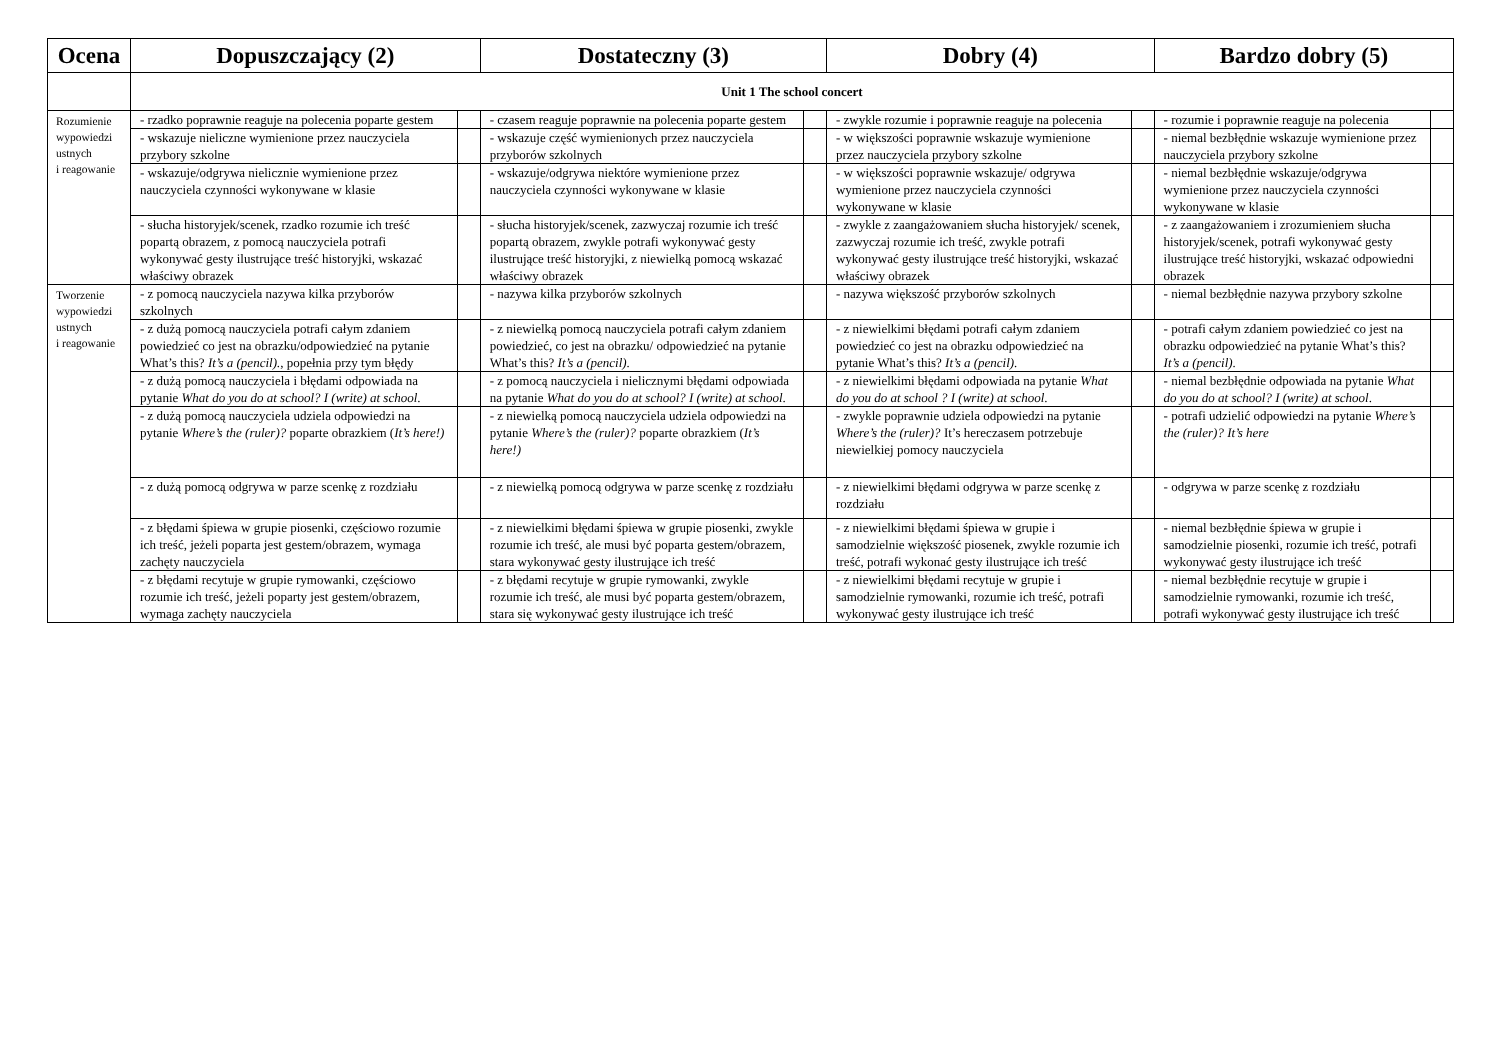| Ocena | Dopuszczający (2) | | Dostateczny (3) | | Dobry (4) | | Bardzo dobry (5) | |
| --- | --- | --- | --- | --- | --- | --- | --- | --- |
| | Unit 1 The school concert | | | | | | | |
| Rozumienie wypowiedzi ustnych i reagowanie | - rzadko poprawnie reaguje na polecenia poparte gestem | | - czasem reaguje poprawnie na polecenia poparte gestem | | - zwykle rozumie i poprawnie reaguje na polecenia | | - rozumie i poprawnie reaguje na polecenia | |
| | - wskazuje nieliczne wymienione przez nauczyciela przybory szkolne | | - wskazuje część wymienionych przez nauczyciela przyborów szkolnych | | - w większości poprawnie wskazuje wymienione przez nauczyciela przybory szkolne | | - niemal bezbłędnie wskazuje wymienione przez nauczyciela przybory szkolne | |
| | - wskazuje/odgrywa nielicznie wymienione przez nauczyciela czynności wykonywane w klasie | | - wskazuje/odgrywa niektóre wymienione przez nauczyciela czynności wykonywane w klasie | | - w większości poprawnie wskazuje/ odgrywa wymienione przez nauczyciela czynności wykonywane w klasie | | - niemal bezbłędnie wskazuje/odgrywa wymienione przez nauczyciela czynności wykonywane w klasie | |
| | - słucha historyjek/scenek, rzadko rozumie ich treść popartą obrazem, z pomocą nauczyciela potrafi wykonywać gesty ilustrujące treść historyjki, wskazać właściwy obrazek | | - słucha historyjek/scenek, zazwyczaj rozumie ich treść popartą obrazem, zwykle potrafi wykonywać gesty ilustrujące treść historyjki, z niewielką pomocą wskazać właściwy obrazek | | - zwykle z zaangażowaniem słucha historyjek/ scenek, zazwyczaj rozumie ich treść, zwykle potrafi wykonywać gesty ilustrujące treść historyjki, wskazać właściwy obrazek | | - z zaangażowaniem i zrozumieniem słucha historyjek/scenek, potrafi wykonywać gesty ilustrujące treść historyjki, wskazać odpowiedni obrazek | |
| Tworzenie wypowiedzi ustnych i reagowanie | - z pomocą nauczyciela nazywa kilka przyborów szkolnych | | - nazywa kilka przyborów szkolnych | | - nazywa większość przyborów szkolnych | | - niemal bezbłędnie nazywa przybory szkolne | |
| | - z dużą pomocą nauczyciela potrafi całym zdaniem powiedzieć co jest na obrazku/odpowiedzieć na pytanie What’s this? It’s a (pencil). , popełnia przy tym błędy | | - z niewielką pomocą nauczyciela potrafi całym zdaniem powiedzieć, co jest na obrazku/ odpowiedzieć na pytanie What’s this? It’s a (pencil). | | - z niewielkimi błędami potrafi całym zdaniem powiedzieć co jest na obrazku odpowiedzieć na pytanie What’s this? It’s a (pencil). | | - potrafi całym zdaniem powiedzieć co jest na obrazku odpowiedzieć na pytanie What’s this? It’s a (pencil). | |
| | - z dużą pomocą nauczyciela i błędami odpowiada na pytanie What do you do at school? I (write) at school . | | - z pomocą nauczyciela i nielicznymi błędami odpowiada na pytanie What do you do at school? I (write) at school . | | - z niewielkimi błędami odpowiada na pytanie What do you do at school ? I (write) at school . | | - niemal bezbłędnie odpowiada na pytanie What do you do at school? I (write) at school . | |
| | - z dużą pomocą nauczyciela udziela odpowiedzi na pytanie Where’s the (ruler)? poparte obrazkiem ( It’s here!) | | - z niewielką pomocą nauczyciela udziela odpowiedzi na pytanie Where’s the (ruler)? poparte obrazkiem ( It’s here!) | | - zwykle poprawnie udziela odpowiedzi na pytanie Where’s the (ruler)? It’s hereczasem potrzebuje niewielkiej pomocy nauczyciela | | - potrafi udzielić odpowiedzi na pytanie Where’s the (ruler)? It’s here | |
| | - z dużą pomocą odgrywa w parze scenkę z rozdziału | | - z niewielką pomocą odgrywa w parze scenkę z rozdziału | | - z niewielkimi błędami odgrywa w parze scenkę z rozdziału | | - odgrywa w parze scenkę z rozdziału | |
| | - z błędami śpiewa w grupie piosenki, częściowo rozumie ich treść, jeżeli poparta jest gestem/obrazem, wymaga zachęty nauczyciela | | - z niewielkimi błędami śpiewa w grupie piosenki, zwykle rozumie ich treść, ale musi być poparta gestem/obrazem, stara wykonywać gesty ilustrujące ich treść | | - z niewielkimi błędami śpiewa w grupie i samodzielnie większość piosenek, zwykle rozumie ich treść, potrafi wykonać gesty ilustrujące ich treść | | - niemal bezbłędnie śpiewa w grupie i samodzielnie piosenki, rozumie ich treść, potrafi wykonywać gesty ilustrujące ich treść | |
| | - z błędami recytuje w grupie rymowanki, częściowo rozumie ich treść, jeżeli poparty jest gestem/obrazem, wymaga zachęty nauczyciela | | - z błędami recytuje w grupie rymowanki, zwykle rozumie ich treść, ale musi być poparta gestem/obrazem, stara się wykonywać gesty ilustrujące ich treść | | - z niewielkimi błędami recytuje w grupie i samodzielnie rymowanki, rozumie ich treść, potrafi wykonywać gesty ilustrujące ich treść | | - niemal bezbłędnie recytuje w grupie i samodzielnie rymowanki, rozumie ich treść, potrafi wykonywać gesty ilustrujące ich treść | |